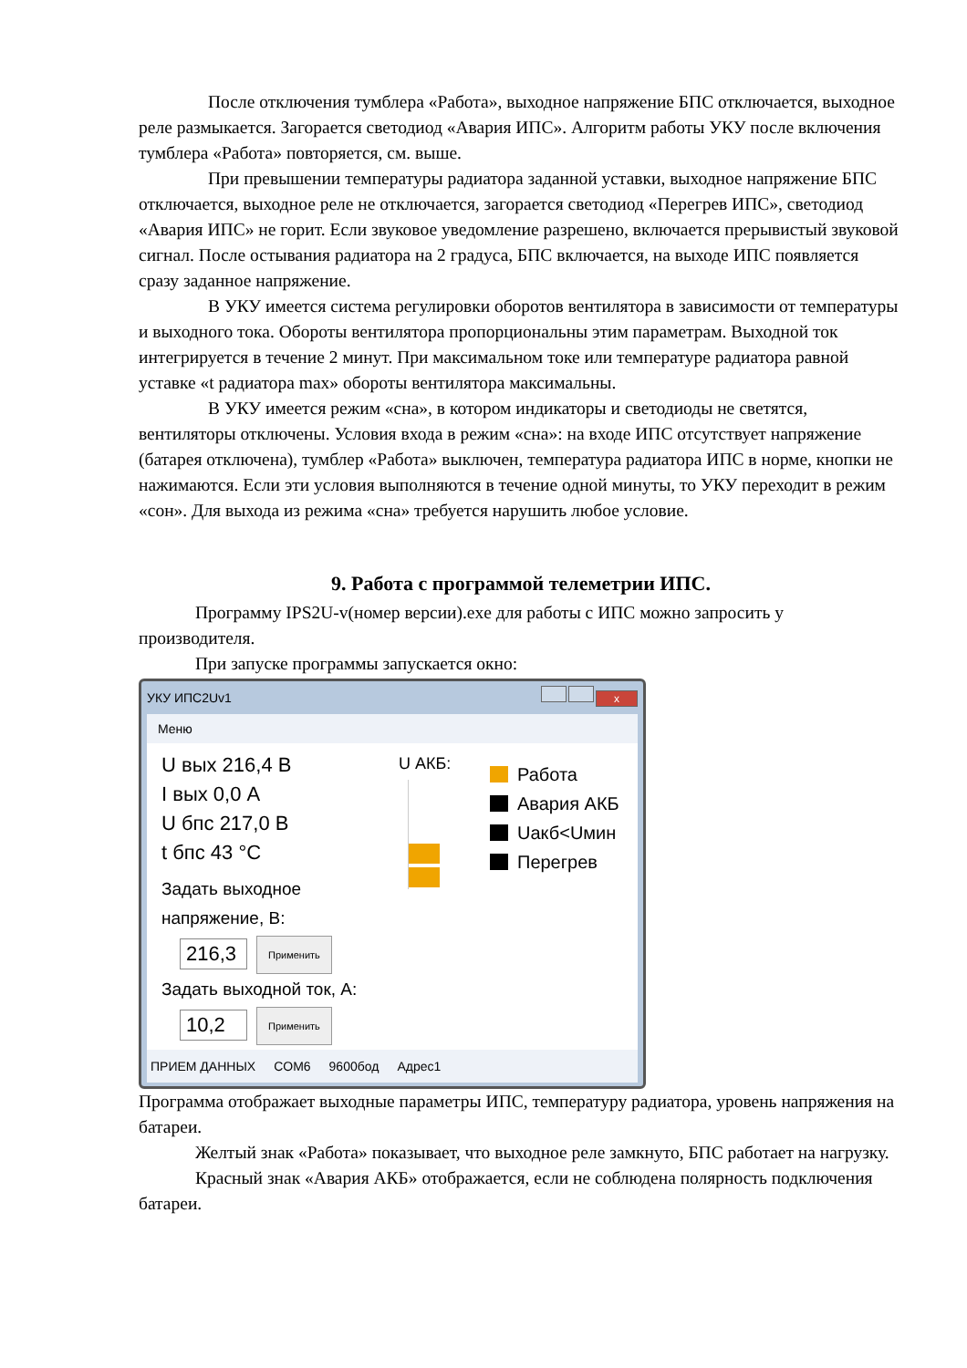После отключения тумблера «Работа», выходное напряжение БПС отключается, выходное реле размыкается. Загорается светодиод «Авария ИПС». Алгоритм работы УКУ после включения тумблера «Работа» повторяется, см. выше.
При превышении температуры радиатора заданной уставки, выходное напряжение БПС отключается, выходное реле не отключается, загорается светодиод «Перегрев ИПС», светодиод «Авария ИПС» не горит. Если звуковое уведомление разрешено, включается прерывистый звуковой сигнал. После остывания радиатора на 2 градуса, БПС включается, на выходе ИПС появляется сразу заданное напряжение.
В УКУ имеется система регулировки оборотов вентилятора в зависимости от температуры и выходного тока. Обороты вентилятора пропорциональны этим параметрам. Выходной ток интегрируется в течение 2 минут. При максимальном токе или температуре радиатора равной уставке «t радиатора max» обороты вентилятора максимальны.
В УКУ имеется режим «сна», в котором индикаторы и светодиоды не светятся, вентиляторы отключены. Условия входа в режим «сна»: на входе ИПС отсутствует напряжение (батарея отключена), тумблер «Работа» выключен, температура радиатора ИПС в норме, кнопки не нажимаются. Если эти условия выполняются в течение одной минуты, то УКУ переходит в режим «сон». Для выхода из режима «сна» требуется нарушить любое условие.
9. Работа с программой телеметрии ИПС.
Программу IPS2U-v(номер версии).exe для работы с ИПС можно запросить у производителя.
При запуске программы запускается окно:
УКУ ИПС2Uv1 x
Меню
U вых 216,4 В
I вых 0,0 А
U бпс 217,0 В
t бпс 43 °С
Задать выходное напряжение, В:
216,3 Применить
Задать выходной ток, А:
10,2 Применить
U АКБ:
Работа
Авария АКБ
Uакб<Uмин
Перегрев
ПРИЕМ ДАННЫХ COM6 9600бод Адрес1
Программа отображает выходные параметры ИПС, температуру радиатора, уровень напряжения на батареи.
Желтый знак «Работа» показывает, что выходное реле замкнуто, БПС работает на нагрузку.
Красный знак «Авария АКБ» отображается, если не соблюдена полярность подключения батареи.